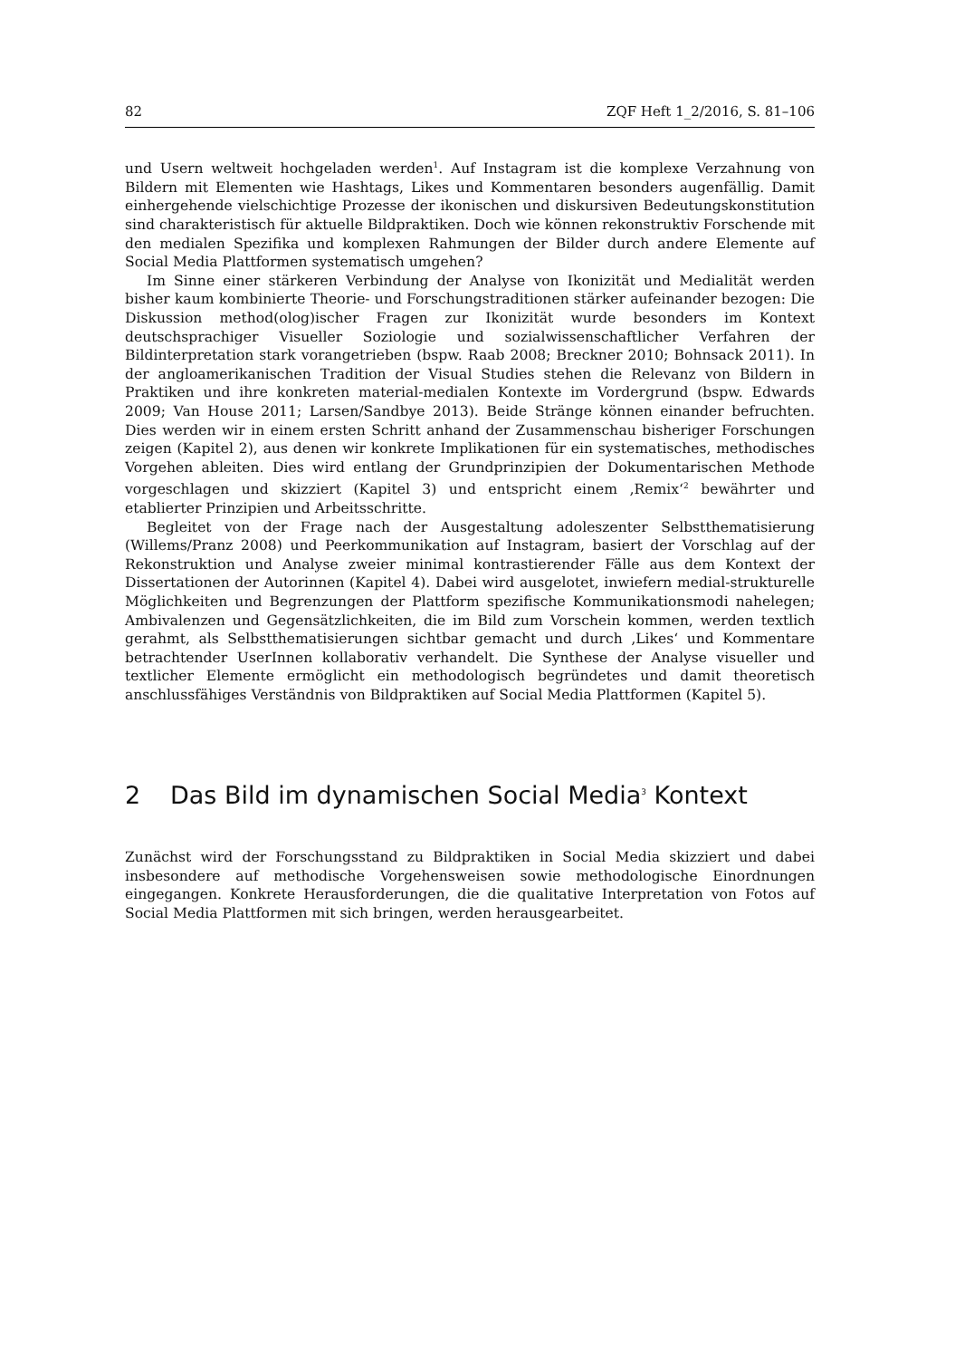82 ZQF Heft 1_2/2016, S. 81–106
und Usern weltweit hochgeladen werden<sup>1</sup>. Auf Instagram ist die komplexe Verzahnung von Bildern mit Elementen wie Hashtags, Likes und Kommentaren besonders augenfällig. Damit einhergehende vielschichtige Prozesse der ikonischen und diskursiven Bedeutungskonstitution sind charakteristisch für aktuelle Bildpraktiken. Doch wie können rekonstruktiv Forschende mit den medialen Spezifika und komplexen Rahmungen der Bilder durch andere Elemente auf Social Media Plattformen systematisch umgehen?
Im Sinne einer stärkeren Verbindung der Analyse von Ikonizität und Medialität werden bisher kaum kombinierte Theorie- und Forschungstraditionen stärker aufeinander bezogen: Die Diskussion method(olog)ischer Fragen zur Ikonizität wurde besonders im Kontext deutschsprachiger Visueller Soziologie und sozialwissenschaftlicher Verfahren der Bildinterpretation stark vorangetrieben (bspw. Raab 2008; Breckner 2010; Bohnsack 2011). In der angloamerikanischen Tradition der Visual Studies stehen die Relevanz von Bildern in Praktiken und ihre konkreten material-medialen Kontexte im Vordergrund (bspw. Edwards 2009; Van House 2011; Larsen/Sandbye 2013). Beide Stränge können einander befruchten. Dies werden wir in einem ersten Schritt anhand der Zusammenschau bisheriger Forschungen zeigen (Kapitel 2), aus denen wir konkrete Implikationen für ein systematisches, methodisches Vorgehen ableiten. Dies wird entlang der Grundprinzipien der Dokumentarischen Methode vorgeschlagen und skizziert (Kapitel 3) und entspricht einem ‚Remix‘<sup>2</sup> bewährter und etablierter Prinzipien und Arbeitsschritte.
Begleitet von der Frage nach der Ausgestaltung adoleszenter Selbstthematisierung (Willems/Pranz 2008) und Peerkommunikation auf Instagram, basiert der Vorschlag auf der Rekonstruktion und Analyse zweier minimal kontrastierender Fälle aus dem Kontext der Dissertationen der Autorinnen (Kapitel 4). Dabei wird ausgelotet, inwiefern medial-strukturelle Möglichkeiten und Begrenzungen der Plattform spezifische Kommunikationsmodi nahelegen; Ambivalenzen und Gegensätzlichkeiten, die im Bild zum Vorschein kommen, werden textlich gerahmt, als Selbstthematisierungen sichtbar gemacht und durch ‚Likes‘ und Kommentare betrachtender UserInnen kollaborativ verhandelt. Die Synthese der Analyse visueller und textlicher Elemente ermöglicht ein methodologisch begründetes und damit theoretisch anschlussfähiges Verständnis von Bildpraktiken auf Social Media Plattformen (Kapitel 5).
2 Das Bild im dynamischen Social Media<sup>3</sup> Kontext
Zunächst wird der Forschungsstand zu Bildpraktiken in Social Media skizziert und dabei insbesondere auf methodische Vorgehensweisen sowie methodologische Einordnungen eingegangen. Konkrete Herausforderungen, die die qualitative Interpretation von Fotos auf Social Media Plattformen mit sich bringen, werden herausgearbeitet.